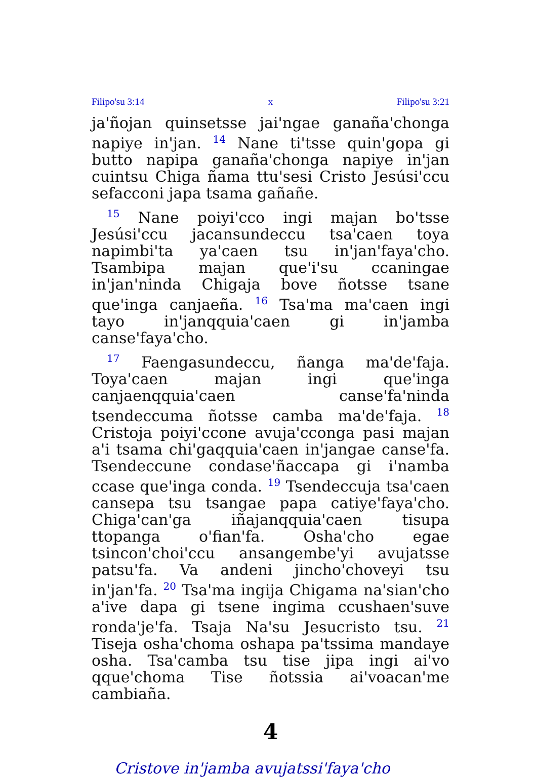Filipo'su 3:14 x Filipo'su 3:21
ja'ñojan quinsetsse jai'ngae ganaña'chonga napiye in'jan. <sup>14</sup> Nane ti'tsse quin'gopa gi butto napipa ganaña'chonga napiye in'jan cuintsu Chiga ñama ttu'sesi Cristo Jesúsi'ccu sefacconi japa tsama gañañe.
<sup>15</sup> Nane poiyi'cco ingi majan bo'tsse Jesúsi'ccu jacansundeccu tsa'caen toya napimbi'ta ya'caen tsu in'jan'faya'cho. Tsambipa majan que'i'su ccaningae in'jan'ninda Chigaja bove ñotsse tsane que'inga canjaeña. <sup>16</sup> Tsa'ma ma'caen ingi tayo in'janqquia'caen gi in'jamba canse'faya'cho.
<sup>17</sup> Faengasundeccu, ñanga ma'de'faja. Toya'caen majan ingi que'inga canjaenqquia'caen canse'fa'ninda tsendeccuma ñotsse camba ma'de'faja. <sup>18</sup> Cristoja poiyi'ccone avuja'cconga pasi majan a'i tsama chi'gaqquia'caen in'jangae canse'fa. Tsendeccune condase'ñaccapa gi i'namba ccase que'inga conda. <sup>19</sup> Tsendeccuja tsa'caen cansepa tsu tsangae papa catiye'faya'cho. Chiga'can'ga iñajanqquia'caen tisupa ttopanga o'fian'fa. Osha'cho egae tsincon'choi'ccu ansangembe'yi avujatsse patsu'fa. Va andeni jincho'choveyi tsu in'jan'fa. <sup>20</sup> Tsa'ma ingija Chigama na'sian'cho a'ive dapa gi tsene ingima ccushaen'suve ronda'je'fa. Tsaja Na'su Jesucristo tsu. <sup>21</sup> Tiseja osha'choma oshapa pa'tssima mandaye osha. Tsa'camba tsu tise jipa ingi ai'vo qque'choma Tise ñotssia ai'voacan'me cambiaña.
4
Cristove in'jamba avujatssi'faya'cho